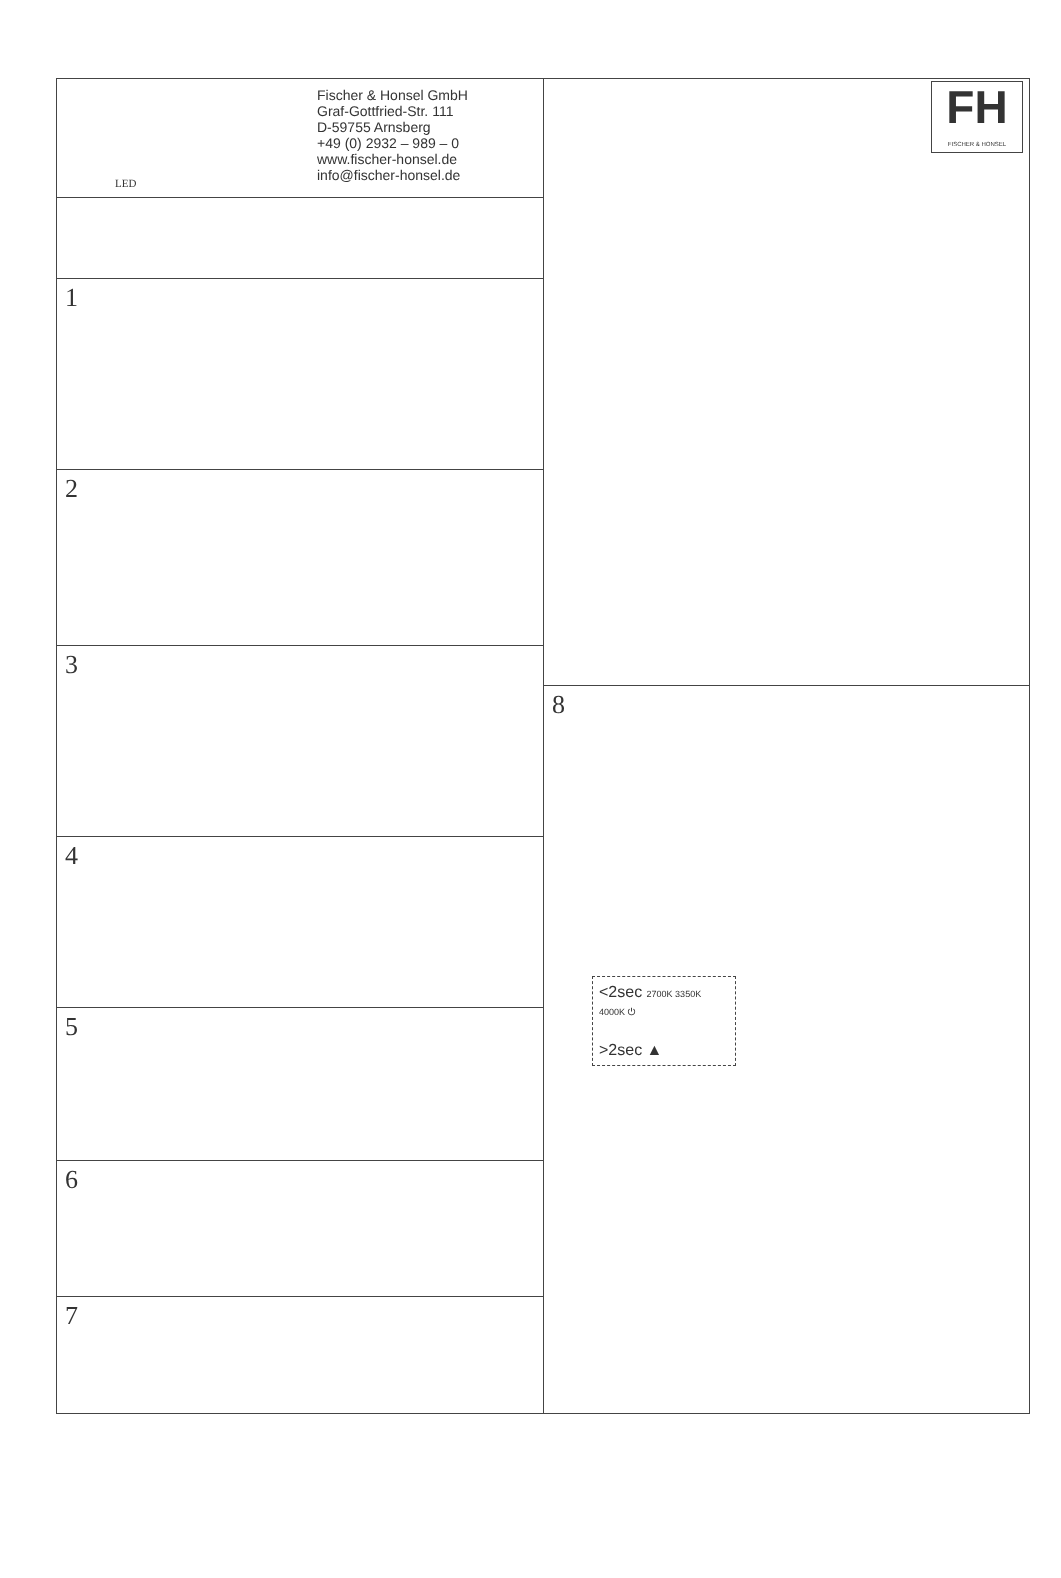LED
Fischer & Honsel GmbH
Graf-Gottfried-Str. 111
D-59755 Arnsberg
+49 (0) 2932 – 989 – 0
www.fischer-honsel.de
info@fischer-honsel.de
1
2
3
4
5
6
7
FH
FISCHER & HONSEL
8
<2sec 2700K 3350K 4000K ⏻
>2sec ▲